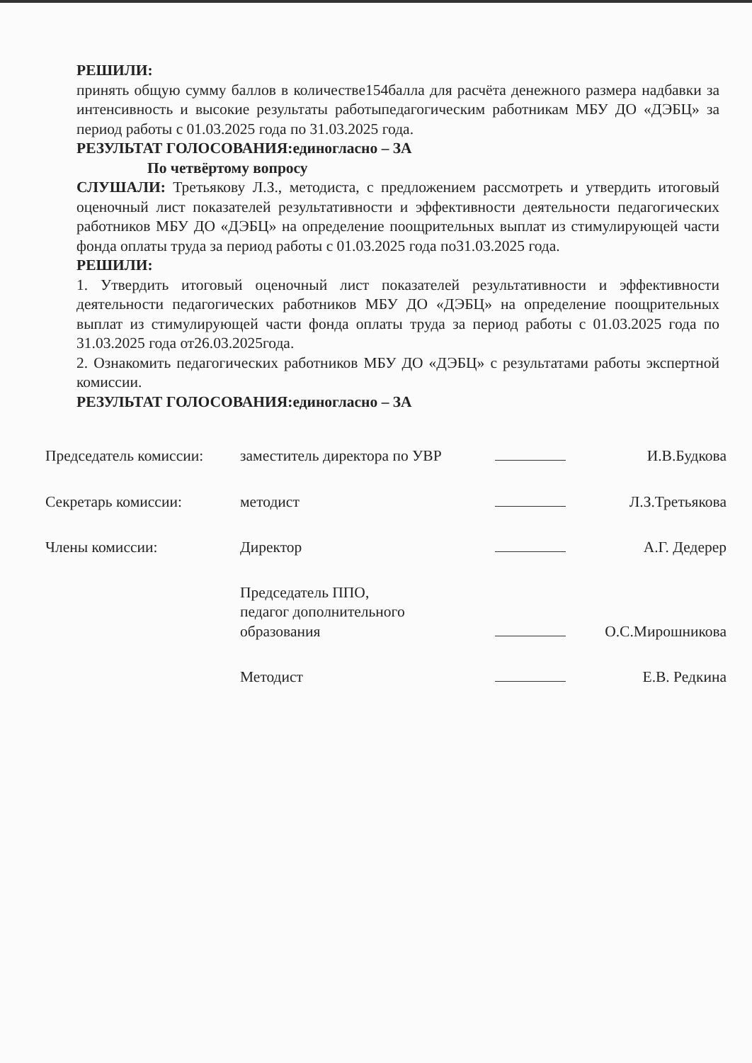РЕШИЛИ:
принять общую сумму баллов в количестве154балла для расчёта денежного размера надбавки за интенсивность и высокие результаты работыпедагогическим работникам МБУ ДО «ДЭБЦ» за период работы с 01.03.2025 года по 31.03.2025 года.
РЕЗУЛЬТАТ ГОЛОСОВАНИЯ:единогласно – ЗА
По четвёртому вопросу
СЛУШАЛИ: Третьякову Л.З., методиста, с предложением рассмотреть и утвердить итоговый оценочный лист показателей результативности и эффективности деятельности педагогических работников МБУ ДО «ДЭБЦ» на определение поощрительных выплат из стимулирующей части фонда оплаты труда за период работы с 01.03.2025 года по31.03.2025 года.
РЕШИЛИ:
1. Утвердить итоговый оценочный лист показателей результативности и эффективности деятельности педагогических работников МБУ ДО «ДЭБЦ» на определение поощрительных выплат из стимулирующей части фонда оплаты труда за период работы с 01.03.2025 года по 31.03.2025 года от26.03.2025года.
2. Ознакомить педагогических работников МБУ ДО «ДЭБЦ» с результатами работы экспертной комиссии.
РЕЗУЛЬТАТ ГОЛОСОВАНИЯ:единогласно – ЗА
| Председатель комиссии: | заместитель директора по УВР | | И.В.Будкова |
| Секретарь комиссии: | методист | | Л.З.Третьякова |
| Члены комиссии: | Директор | | А.Г. Дедерер |
| | Председатель ППО, педагог дополнительного образования | | О.С.Мирошникова |
| | Методист | | Е.В. Редкина |